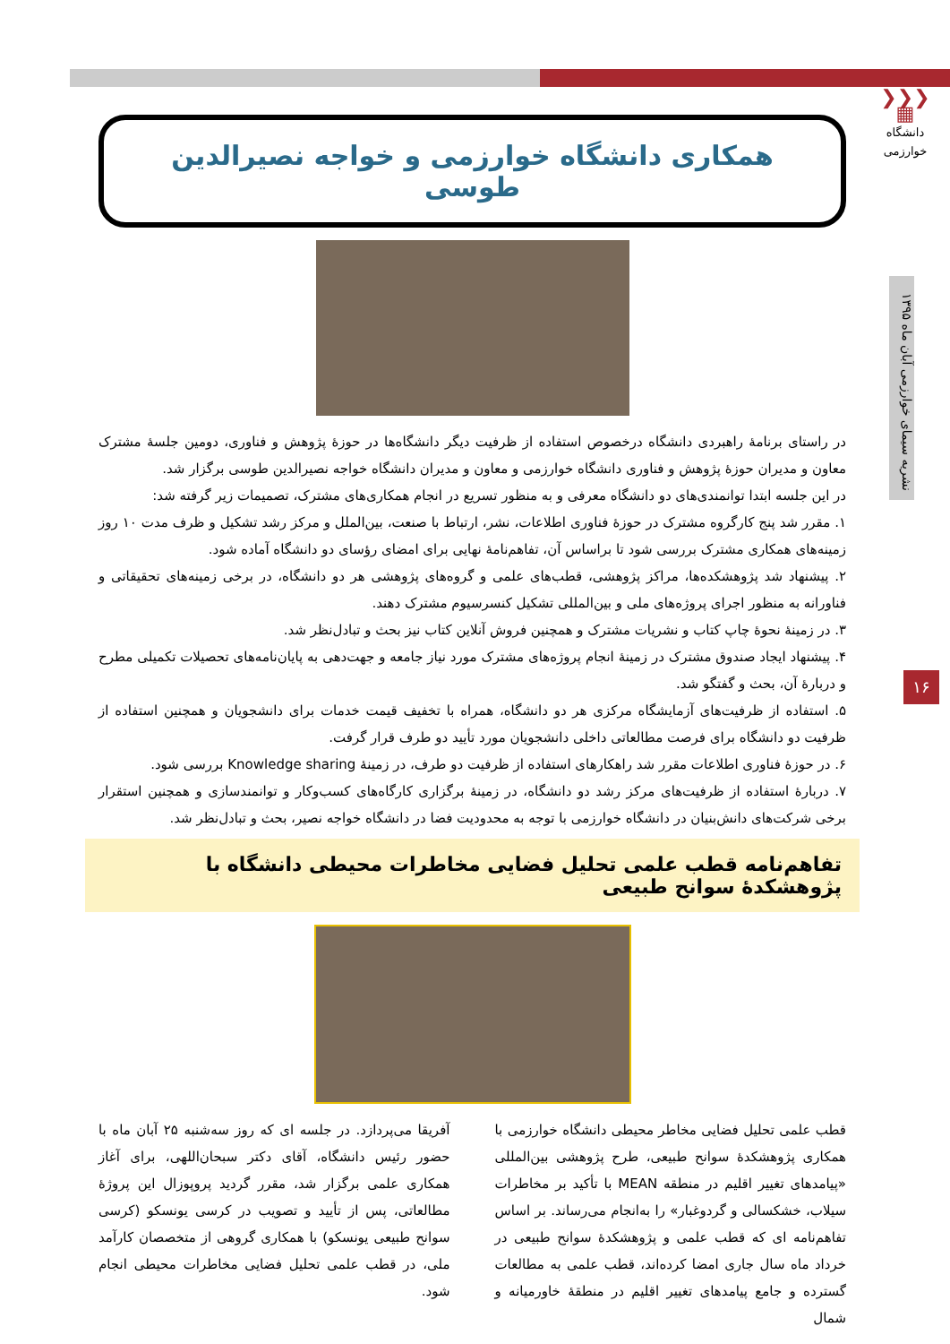❯❯❯
▦
دانشگاه خوارزمی
نشریه سیمای خوارزمی آبان ماه ۱۳۹۵
۱۶
همکاری دانشگاه خوارزمی و خواجه نصیرالدین طوسی
در راستای برنامهٔ راهبردی دانشگاه درخصوص استفاده از ظرفیت دیگر دانشگاه‌ها در حوزهٔ پژوهش و فناوری، دومین جلسهٔ مشترک معاون و مدیران حوزهٔ پژوهش و فناوری دانشگاه خوارزمی و معاون و مدیران دانشگاه خواجه نصیرالدین طوسی برگزار شد.
در این جلسه ابتدا توانمندی‌های دو دانشگاه معرفی و به منظور تسریع در انجام همکاری‌های مشترک، تصمیمات زیر گرفته شد:
۱. مقرر شد پنج کارگروه مشترک در حوزهٔ فناوری اطلاعات، نشر، ارتباط با صنعت، بین‌الملل و مرکز رشد تشکیل و ظرف مدت ۱۰ روز زمینه‌های همکاری مشترک بررسی شود تا براساس آن، تفاهم‌نامهٔ نهایی برای امضای رؤسای دو دانشگاه آماده شود.
۲. پیشنهاد شد پژوهشکده‌ها، مراکز پژوهشی، قطب‌های علمی و گروه‌های پژوهشی هر دو دانشگاه، در برخی زمینه‌های تحقیقاتی و فناورانه به منظور اجرای پروژه‌های ملی و بین‌المللی تشکیل کنسرسیوم مشترک دهند.
۳. در زمینهٔ نحوهٔ چاپ کتاب و نشریات مشترک و همچنین فروش آنلاین کتاب نیز بحث و تبادل‌نظر شد.
۴. پیشنهاد ایجاد صندوق مشترک در زمینهٔ انجام پروژه‌های مشترک مورد نیاز جامعه و جهت‌دهی به پایان‌نامه‌های تحصیلات تکمیلی مطرح و دربارهٔ آن، بحث و گفتگو شد.
۵. استفاده از ظرفیت‌های آزمایشگاه مرکزی هر دو دانشگاه، همراه با تخفیف قیمت خدمات برای دانشجویان و همچنین استفاده از ظرفیت دو دانشگاه برای فرصت مطالعاتی داخلی دانشجویان مورد تأیید دو طرف قرار گرفت.
۶. در حوزهٔ فناوری اطلاعات مقرر شد راهکارهای استفاده از ظرفیت دو طرف، در زمینهٔ Knowledge sharing بررسی شود.
۷. دربارهٔ استفاده از ظرفیت‌های مرکز رشد دو دانشگاه، در زمینهٔ برگزاری کارگاه‌های کسب‌وکار و توانمندسازی و همچنین استقرار برخی شرکت‌های دانش‌بنیان در دانشگاه خوارزمی با توجه به محدودیت فضا در دانشگاه خواجه نصیر، بحث و تبادل‌نظر شد.
تفاهم‌نامه قطب علمی تحلیل فضایی مخاطرات محیطی دانشگاه با پژوهشکدهٔ سوانح طبیعی
قطب علمی تحلیل فضایی مخاطر محیطی دانشگاه خوارزمی با همکاری پژوهشکدهٔ سوانح طبیعی، طرح پژوهشی بین‌المللی «پیامدهای تغییر اقلیم در منطقه MEAN با تأکید بر مخاطرات سیلاب، خشکسالی و گردوغبار» را به‌انجام می‌رساند. بر اساس تفاهم‌نامه ای که قطب علمی و پژوهشکدهٔ سوانح طبیعی در خرداد ماه سال جاری امضا کرده‌اند، قطب علمی به مطالعات گسترده و جامع پیامدهای تغییر اقلیم در منطقهٔ خاورمیانه و شمال
آفریقا می‌پردازد. در جلسه ای که روز سه‌شنبه ۲۵ آبان ماه با حضور رئیس دانشگاه، آقای دکتر سبحان‌اللهی، برای آغاز همکاری علمی برگزار شد، مقرر گردید پروپوزال این پروژهٔ مطالعاتی، پس از تأیید و تصویب در کرسی یونسکو (کرسی سوانح طبیعی یونسکو) با همکاری گروهی از متخصصان کارآمد ملی، در قطب علمی تحلیل فضایی مخاطرات محیطی انجام شود.